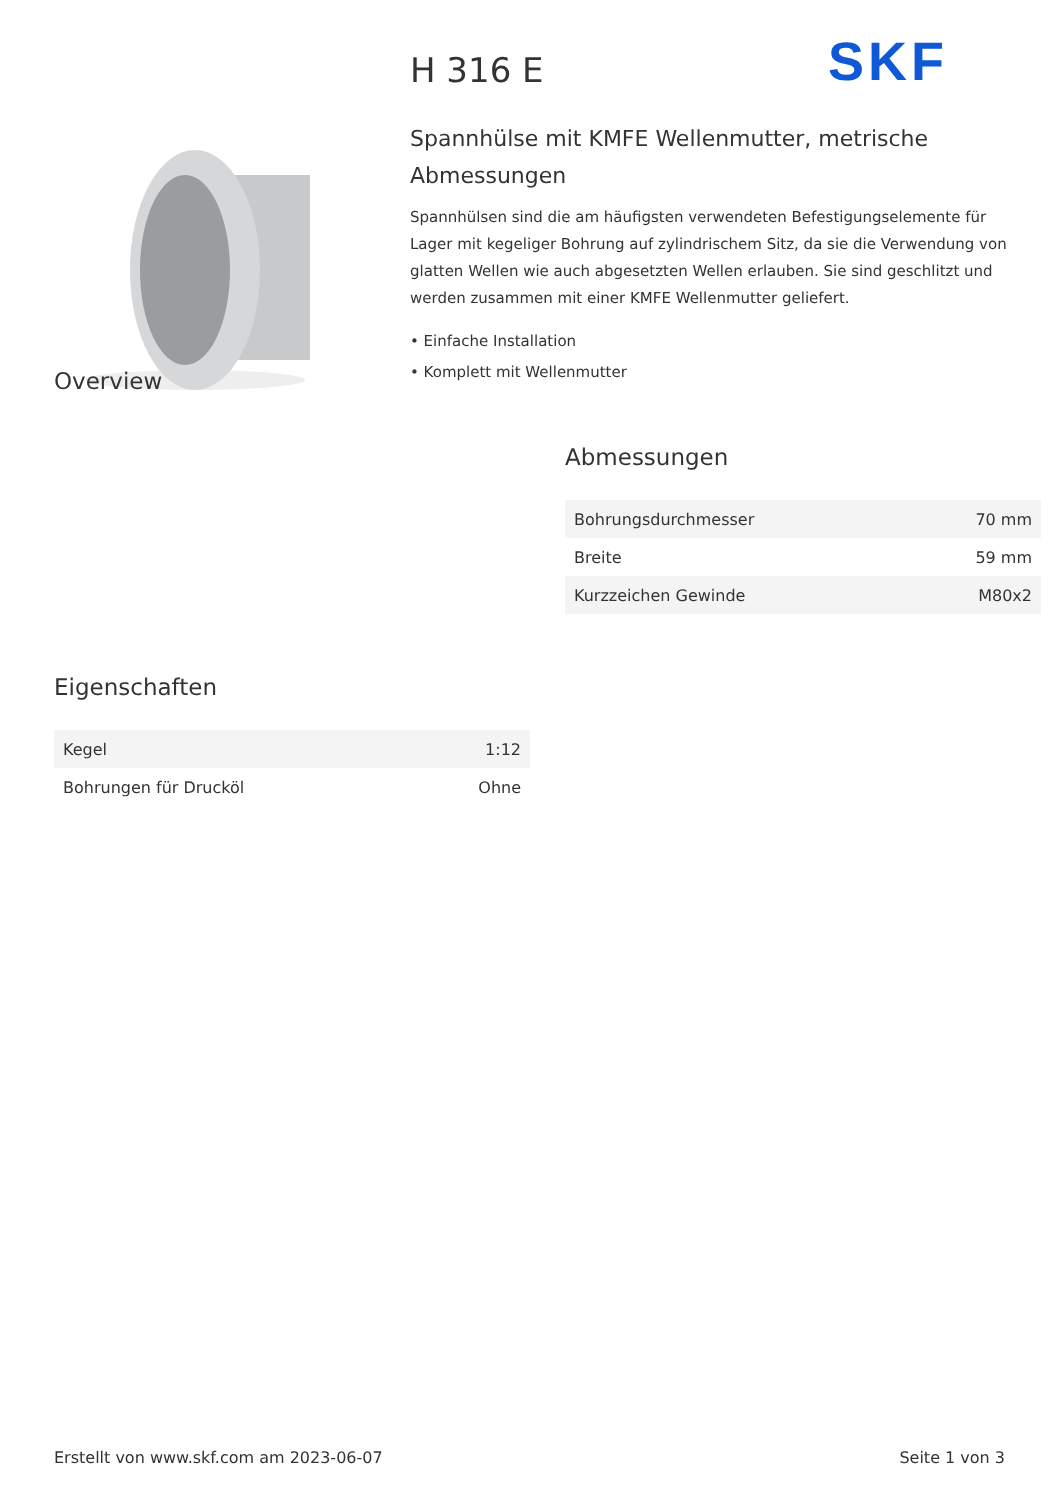SKF
H 316 E
Spannhülse mit KMFE Wellenmutter, metrische Abmessungen
Spannhülsen sind die am häufigsten verwendeten Befestigungselemente für Lager mit kegeliger Bohrung auf zylindrischem Sitz, da sie die Verwendung von glatten Wellen wie auch abgesetzten Wellen erlauben. Sie sind geschlitzt und werden zusammen mit einer KMFE Wellenmutter geliefert.
• Einfache Installation
• Komplett mit Wellenmutter
Overview
Abmessungen
| Bohrungsdurchmesser | 70 mm |
| Breite | 59 mm |
| Kurzzeichen Gewinde | M80x2 |
Eigenschaften
| Kegel | 1:12 |
| Bohrungen für Drucköl | Ohne |
Erstellt von www.skf.com am 2023-06-07 Seite 1 von 3